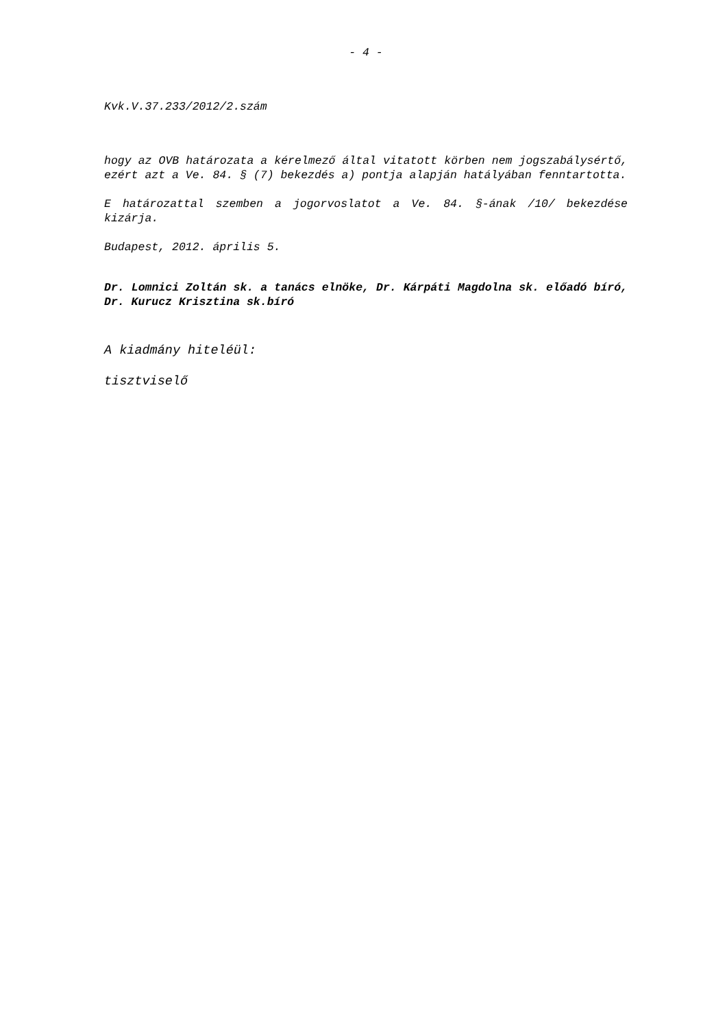- 4 -
Kvk.V.37.233/2012/2.szám
hogy az OVB határozata a kérelmező által vitatott körben nem jogszabálysértő, ezért azt a Ve. 84. § (7) bekezdés a) pontja alapján hatályában fenntartotta.
E határozattal szemben a jogorvoslatot a Ve. 84. §-ának /10/ bekezdése kizárja.
Budapest, 2012. április 5.
Dr. Lomnici Zoltán sk. a tanács elnöke, Dr. Kárpáti Magdolna sk. előadó bíró, Dr. Kurucz Krisztina sk.bíró
A kiadmány hiteléül:
tisztviselő